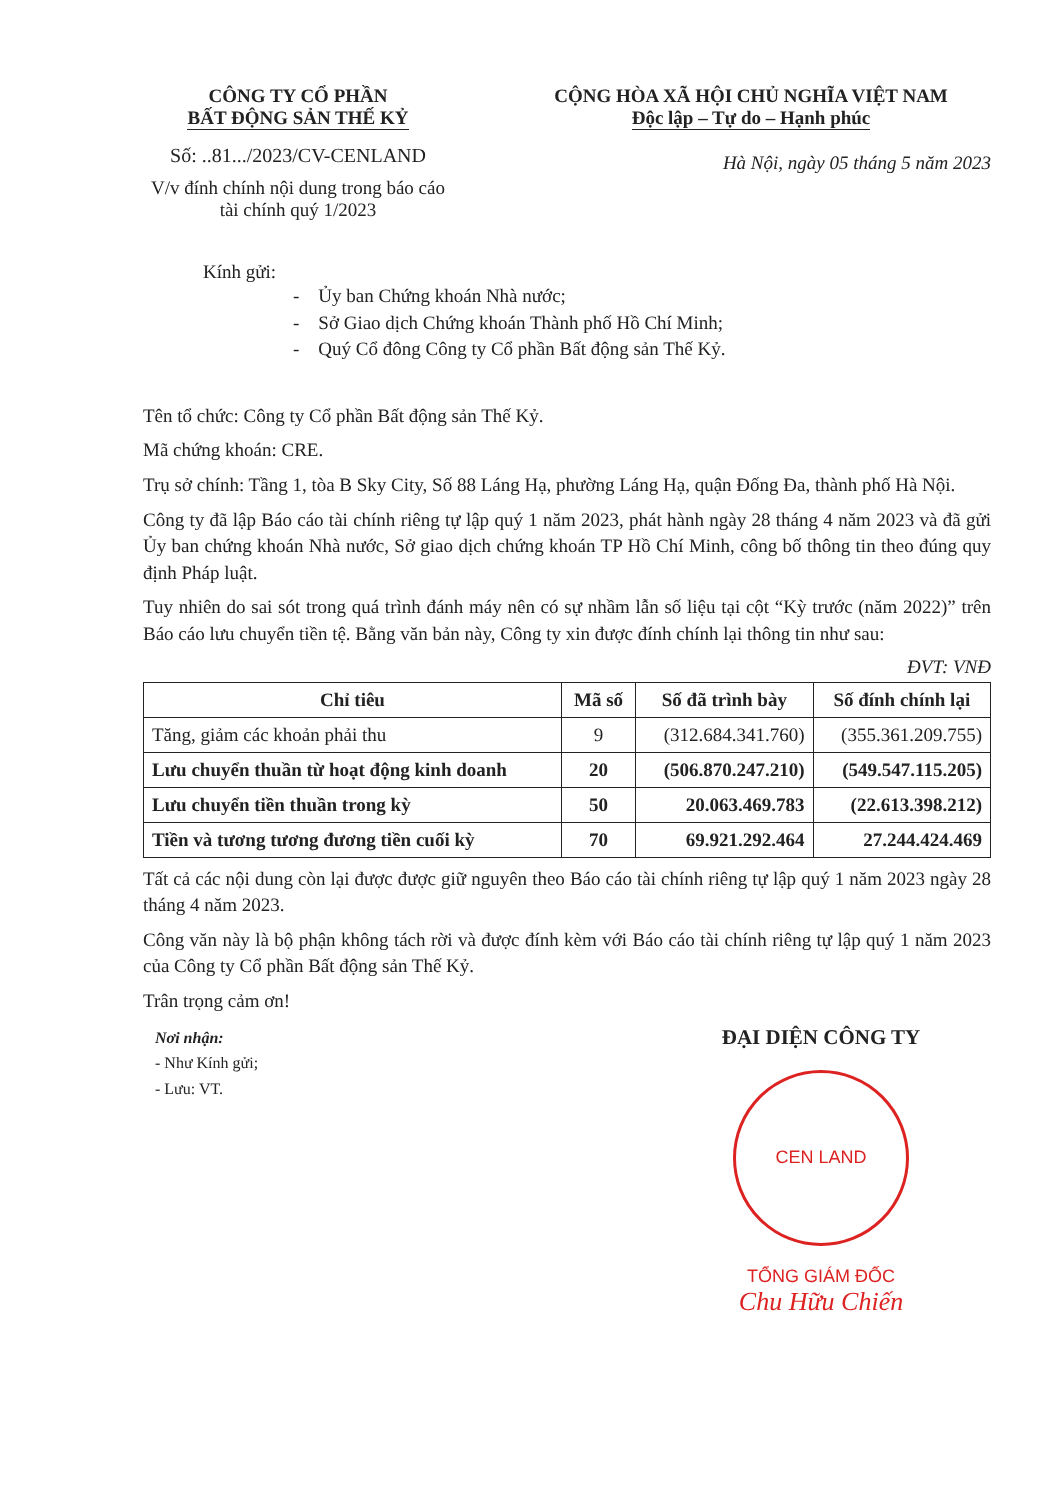CÔNG TY CỔ PHẦN
BẤT ĐỘNG SẢN THẾ KỶ
Số: ..81.../2023/CV-CENLAND
V/v đính chính nội dung trong báo cáo tài chính quý 1/2023
CỘNG HÒA XÃ HỘI CHỦ NGHĨA VIỆT NAM
Độc lập – Tự do – Hạnh phúc
Hà Nội, ngày 05 tháng 5 năm 2023
Kính gửi:
- Ủy ban Chứng khoán Nhà nước;
- Sở Giao dịch Chứng khoán Thành phố Hồ Chí Minh;
- Quý Cổ đông Công ty Cổ phần Bất động sản Thế Kỷ.
Tên tổ chức: Công ty Cổ phần Bất động sản Thế Kỷ.
Mã chứng khoán: CRE.
Trụ sở chính: Tầng 1, tòa B Sky City, Số 88 Láng Hạ, phường Láng Hạ, quận Đống Đa, thành phố Hà Nội.
Công ty đã lập Báo cáo tài chính riêng tự lập quý 1 năm 2023, phát hành ngày 28 tháng 4 năm 2023 và đã gửi Ủy ban chứng khoán Nhà nước, Sở giao dịch chứng khoán TP Hồ Chí Minh, công bố thông tin theo đúng quy định Pháp luật.
Tuy nhiên do sai sót trong quá trình đánh máy nên có sự nhầm lẫn số liệu tại cột “Kỳ trước (năm 2022)” trên Báo cáo lưu chuyển tiền tệ. Bằng văn bản này, Công ty xin được đính chính lại thông tin như sau:
ĐVT: VNĐ
| Chỉ tiêu | Mã số | Số đã trình bày | Số đính chính lại |
| --- | --- | --- | --- |
| Tăng, giảm các khoản phải thu | 9 | (312.684.341.760) | (355.361.209.755) |
| Lưu chuyển thuần từ hoạt động kinh doanh | 20 | (506.870.247.210) | (549.547.115.205) |
| Lưu chuyển tiền thuần trong kỳ | 50 | 20.063.469.783 | (22.613.398.212) |
| Tiền và tương tương đương tiền cuối kỳ | 70 | 69.921.292.464 | 27.244.424.469 |
Tất cả các nội dung còn lại được được giữ nguyên theo Báo cáo tài chính riêng tự lập quý 1 năm 2023 ngày 28 tháng 4 năm 2023.
Công văn này là bộ phận không tách rời và được đính kèm với Báo cáo tài chính riêng tự lập quý 1 năm 2023 của Công ty Cổ phần Bất động sản Thế Kỷ.
Trân trọng cảm ơn!
Nơi nhận:
- Như Kính gửi;
- Lưu: VT.
ĐẠI DIỆN CÔNG TY
CEN LAND
TỔNG GIÁM ĐỐC
Chu Hữu Chiến